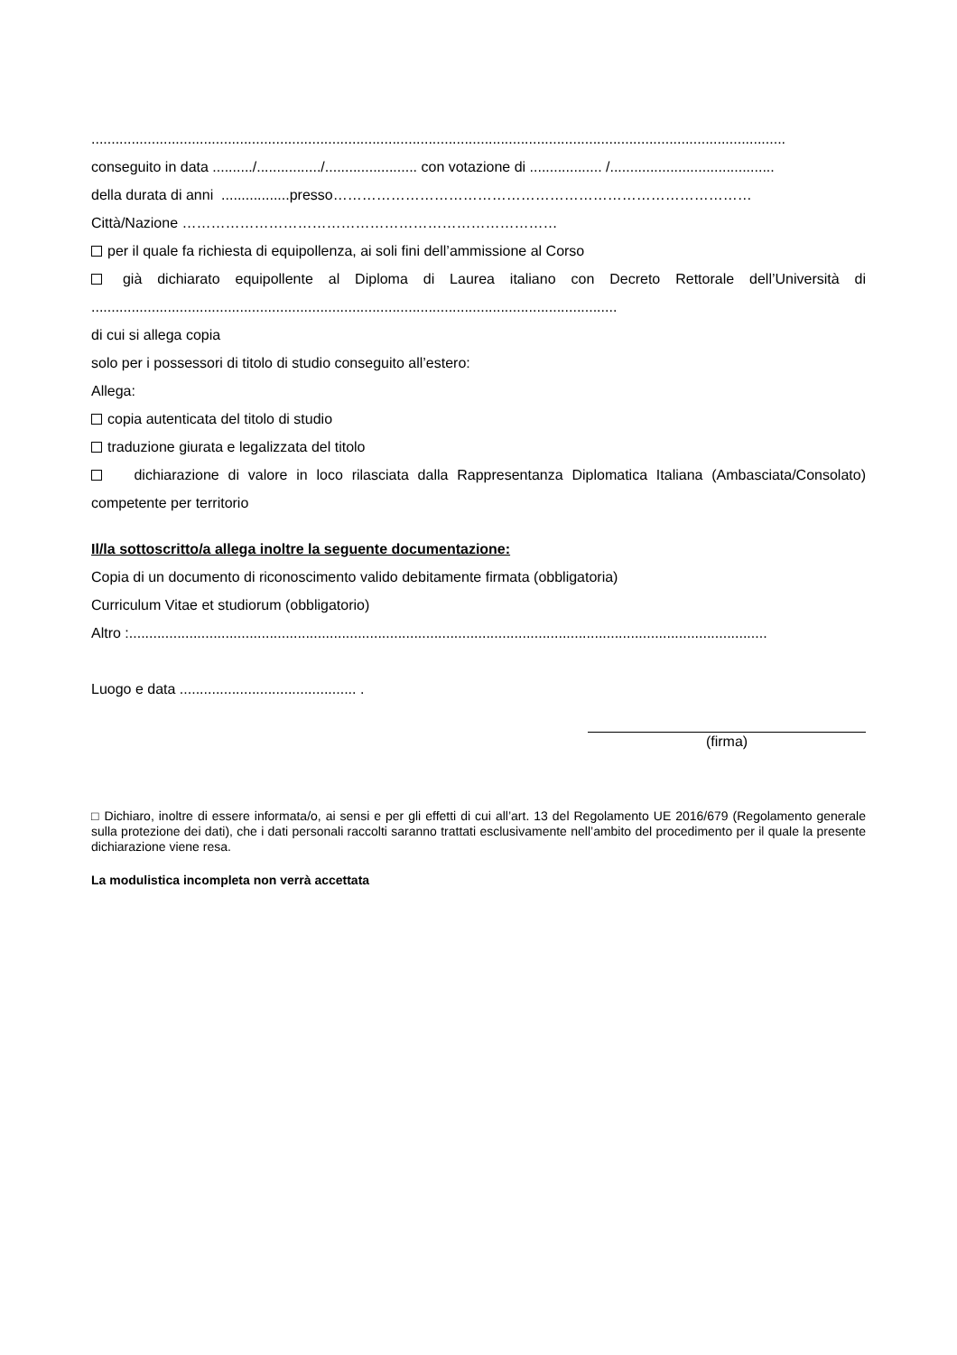.............................................................................................................................................................................
conseguito in data ........../................/....................... con votazione di .................. /.........................................
della durata di anni .................presso……………………………………………………………………………
Città/Nazione ……………………………………………………………………
per il quale fa richiesta di equipollenza, ai soli fini dell’ammissione al Corso
già dichiarato equipollente al Diploma di Laurea italiano con Decreto Rettorale dell’Università di ...................................................................................................................................
di cui si allega copia
solo per i possessori di titolo di studio conseguito all’estero:
Allega:
copia autenticata del titolo di studio
traduzione giurata e legalizzata del titolo
dichiarazione di valore in loco rilasciata dalla Rappresentanza Diplomatica Italiana (Ambasciata/Consolato) competente per territorio
Il/la sottoscritto/a allega inoltre la seguente documentazione:
Copia di un documento di riconoscimento valido debitamente firmata (obbligatoria)
Curriculum Vitae et studiorum (obbligatorio)
Altro :...............................................................................................................................................................
Luogo e data ............................................ .
(firma)
□ Dichiaro, inoltre di essere informata/o, ai sensi e per gli effetti di cui all’art. 13 del Regolamento UE 2016/679 (Regolamento generale sulla protezione dei dati), che i dati personali raccolti saranno trattati esclusivamente nell’ambito del procedimento per il quale la presente dichiarazione viene resa.
La modulistica incompleta non verrà accettata